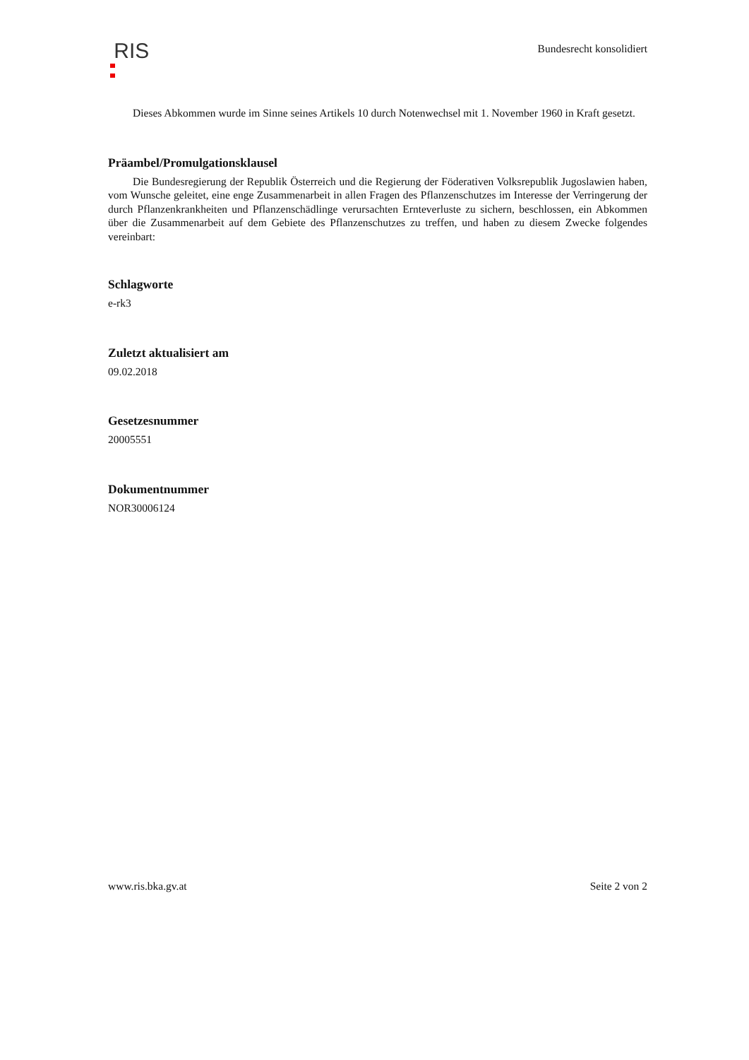RIS Bundesrecht konsolidiert
Dieses Abkommen wurde im Sinne seines Artikels 10 durch Notenwechsel mit 1. November 1960 in Kraft gesetzt.
Präambel/Promulgationsklausel
Die Bundesregierung der Republik Österreich und die Regierung der Föderativen Volksrepublik Jugoslawien haben, vom Wunsche geleitet, eine enge Zusammenarbeit in allen Fragen des Pflanzenschutzes im Interesse der Verringerung der durch Pflanzenkrankheiten und Pflanzenschädlinge verursachten Ernteverluste zu sichern, beschlossen, ein Abkommen über die Zusammenarbeit auf dem Gebiete des Pflanzenschutzes zu treffen, und haben zu diesem Zwecke folgendes vereinbart:
Schlagworte
e-rk3
Zuletzt aktualisiert am
09.02.2018
Gesetzesnummer
20005551
Dokumentnummer
NOR30006124
www.ris.bka.gv.at Seite 2 von 2